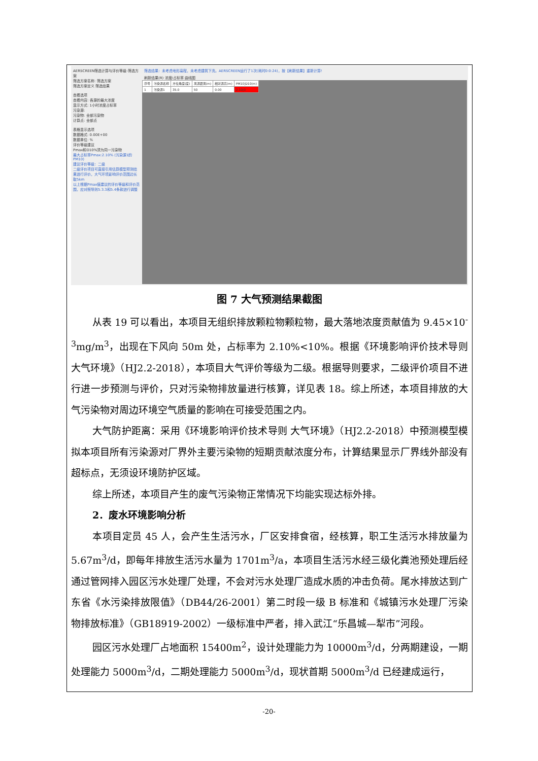AERSCREEN筛选计算与评价等级-筛选方案
筛选方案名称: 筛选方案
筛选方案定义 筛选结果
查看选项
查看内容: 各源的最大浓度
显示方式: 1小时浓度占标率
污染源:
污染物: 全部污染物
计算点: 全部点
表格显示选项
数据格式: 0.00E+00
数据单位: %
评价等级建议
Pmax和D10%须为同一污染物
最大占标率Pmax:2.10% (污染源1的PM10)
建议评价等级：二级
二级评价项目可直接引用估算模型预测结果进行评价，大气环境影响评价范围边长取5km
以上根据Pmax值建议的评价等级和评价范围，应对照导则5.3.3和5.4条款进行调整
筛选结果：未考虑地形高程，未考虑建筑下洗。AERSCREEN运行了1次(耗时0:0:24)，按【刷新结果】重新计算!
刷新结果(R) 浓度/占标率 曲线图
| 序号 | 污染源名称 | 方位角度(度) | 离源距离(m) | 相对源高(m) | PM10/D10(m) |
| --- | --- | --- | --- | --- | --- |
| 1 | 污染源1 | 35.0 | 50 | 0.00 | 2.10/0 |
图 7 大气预测结果截图
从表 19 可以看出，本项目无组织排放颗粒物颗粒物，最大落地浓度贡献值为 9.45×10<sup>-3</sup>mg/m<sup>3</sup>，出现在下风向 50m 处，占标率为 2.10%<10%。根据《环境影响评价技术导则大气环境》（HJ2.2-2018），本项目大气评价等级为二级。根据导则要求，二级评价项目不进行进一步预测与评价，只对污染物排放量进行核算，详见表 18。综上所述，本项目排放的大气污染物对周边环境空气质量的影响在可接受范围之内。
大气防护距离：采用《环境影响评价技术导则 大气环境》（HJ2.2-2018）中预测模型模拟本项目所有污染源对厂界外主要污染物的短期贡献浓度分布，计算结果显示厂界线外部没有超标点，无须设环境防护区域。
综上所述，本项目产生的废气污染物正常情况下均能实现达标外排。
2．废水环境影响分析
本项目定员 45 人，会产生生活污水，厂区安排食宿，经核算，职工生活污水排放量为 5.67m<sup>3</sup>/d，即每年排放生活污水量为 1701m<sup>3</sup>/a，本项目生活污水经三级化粪池预处理后经通过管网排入园区污水处理厂处理，不会对污水处理厂造成水质的冲击负荷。尾水排放达到广东省《水污染排放限值》（DB44/26-2001）第二时段一级 B 标准和《城镇污水处理厂污染物排放标准》（GB18919-2002）一级标准中严者，排入武江“乐昌城—犁市”河段。
园区污水处理厂占地面积 15400m<sup>2</sup>，设计处理能力为 10000m<sup>3</sup>/d，分两期建设，一期处理能力 5000m<sup>3</sup>/d，二期处理能力 5000m<sup>3</sup>/d，现状首期 5000m<sup>3</sup>/d 已经建成运行，
-20-